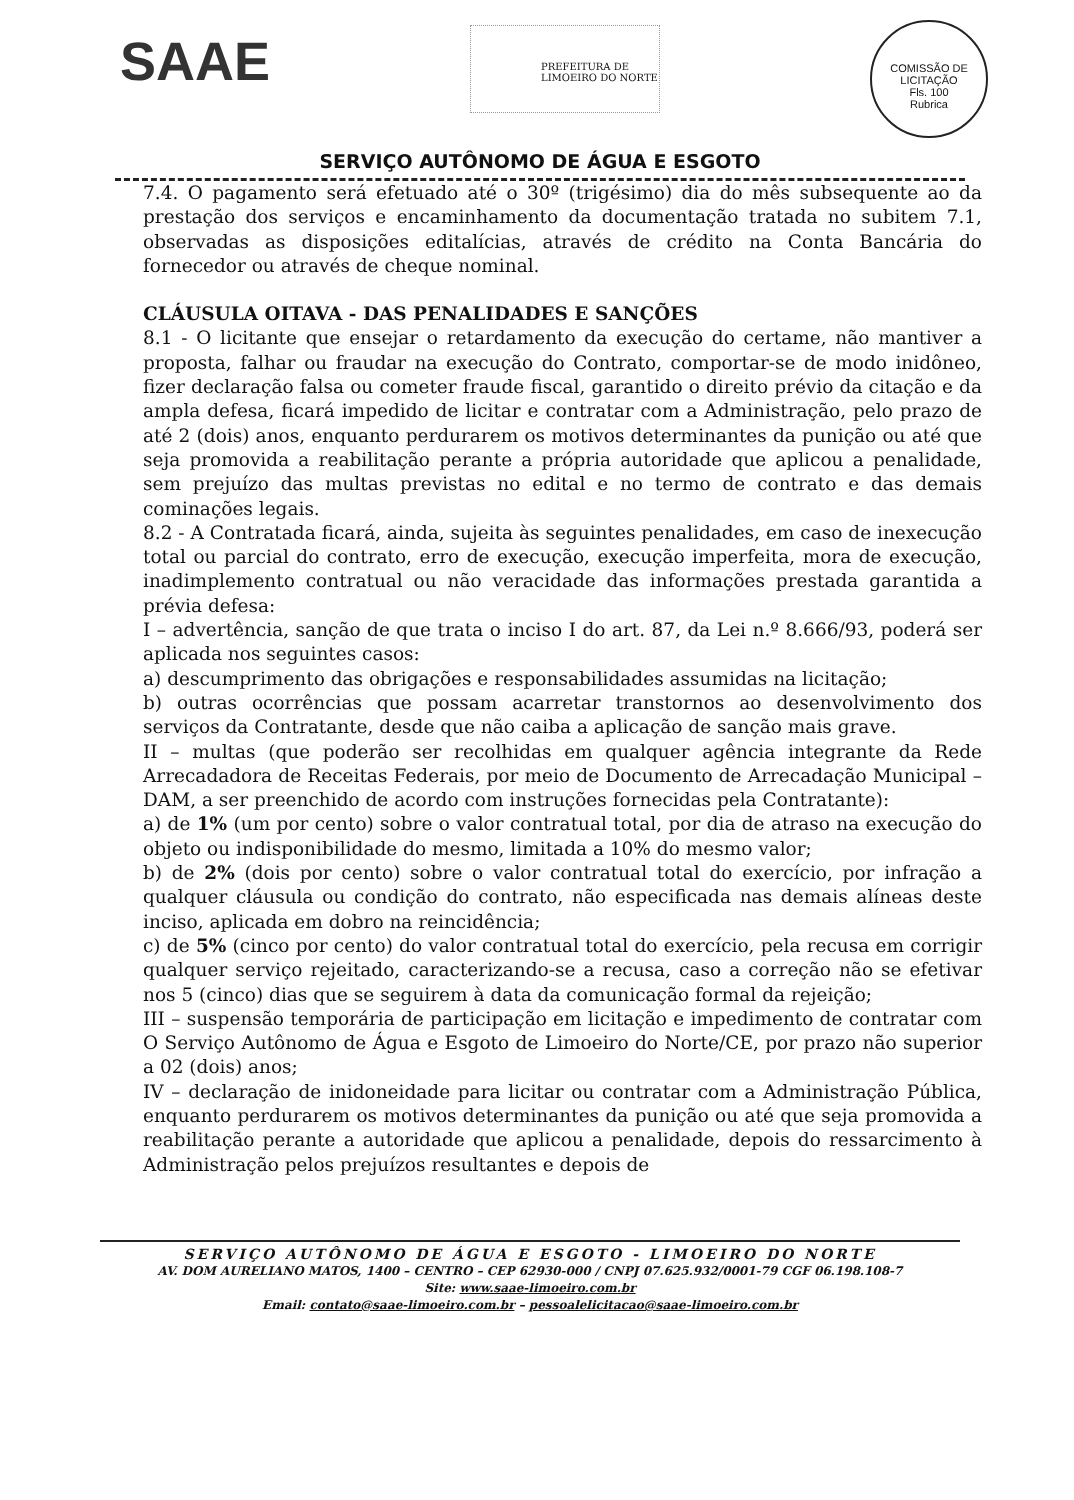SAAE PREFEITURA DE LIMOEIRO DO NORTE
COMISSÃO DE LICITAÇÃO
Fls. 100
Rubrica
SERVIÇO AUTÔNOMO DE ÁGUA E ESGOTO
7.4. O pagamento será efetuado até o 30º (trigésimo) dia do mês subsequente ao da prestação dos serviços e encaminhamento da documentação tratada no subitem 7.1, observadas as disposições editalícias, através de crédito na Conta Bancária do fornecedor ou através de cheque nominal.
CLÁUSULA OITAVA - DAS PENALIDADES E SANÇÕES
8.1 - O licitante que ensejar o retardamento da execução do certame, não mantiver a proposta, falhar ou fraudar na execução do Contrato, comportar-se de modo inidôneo, fizer declaração falsa ou cometer fraude fiscal, garantido o direito prévio da citação e da ampla defesa, ficará impedido de licitar e contratar com a Administração, pelo prazo de até 2 (dois) anos, enquanto perdurarem os motivos determinantes da punição ou até que seja promovida a reabilitação perante a própria autoridade que aplicou a penalidade, sem prejuízo das multas previstas no edital e no termo de contrato e das demais cominações legais.
8.2 - A Contratada ficará, ainda, sujeita às seguintes penalidades, em caso de inexecução total ou parcial do contrato, erro de execução, execução imperfeita, mora de execução, inadimplemento contratual ou não veracidade das informações prestada garantida a prévia defesa:
I – advertência, sanção de que trata o inciso I do art. 87, da Lei n.º 8.666/93, poderá ser aplicada nos seguintes casos:
a) descumprimento das obrigações e responsabilidades assumidas na licitação;
b) outras ocorrências que possam acarretar transtornos ao desenvolvimento dos serviços da Contratante, desde que não caiba a aplicação de sanção mais grave.
II – multas (que poderão ser recolhidas em qualquer agência integrante da Rede Arrecadadora de Receitas Federais, por meio de Documento de Arrecadação Municipal – DAM, a ser preenchido de acordo com instruções fornecidas pela Contratante):
a) de 1% (um por cento) sobre o valor contratual total, por dia de atraso na execução do objeto ou indisponibilidade do mesmo, limitada a 10% do mesmo valor;
b) de 2% (dois por cento) sobre o valor contratual total do exercício, por infração a qualquer cláusula ou condição do contrato, não especificada nas demais alíneas deste inciso, aplicada em dobro na reincidência;
c) de 5% (cinco por cento) do valor contratual total do exercício, pela recusa em corrigir qualquer serviço rejeitado, caracterizando-se a recusa, caso a correção não se efetivar nos 5 (cinco) dias que se seguirem à data da comunicação formal da rejeição;
III – suspensão temporária de participação em licitação e impedimento de contratar com O Serviço Autônomo de Água e Esgoto de Limoeiro do Norte/CE, por prazo não superior a 02 (dois) anos;
IV – declaração de inidoneidade para licitar ou contratar com a Administração Pública, enquanto perdurarem os motivos determinantes da punição ou até que seja promovida a reabilitação perante a autoridade que aplicou a penalidade, depois do ressarcimento à Administração pelos prejuízos resultantes e depois de
SERVIÇO AUTÔNOMO DE ÁGUA E ESGOTO - LIMOEIRO DO NORTE
AV. DOM AURELIANO MATOS, 1400 – CENTRO – CEP 62930-000 / CNPJ 07.625.932/0001-79 CGF 06.198.108-7
Site: www.saae-limoeiro.com.br
Email: contato@saae-limoeiro.com.br – pessoalelicitacao@saae-limoeiro.com.br